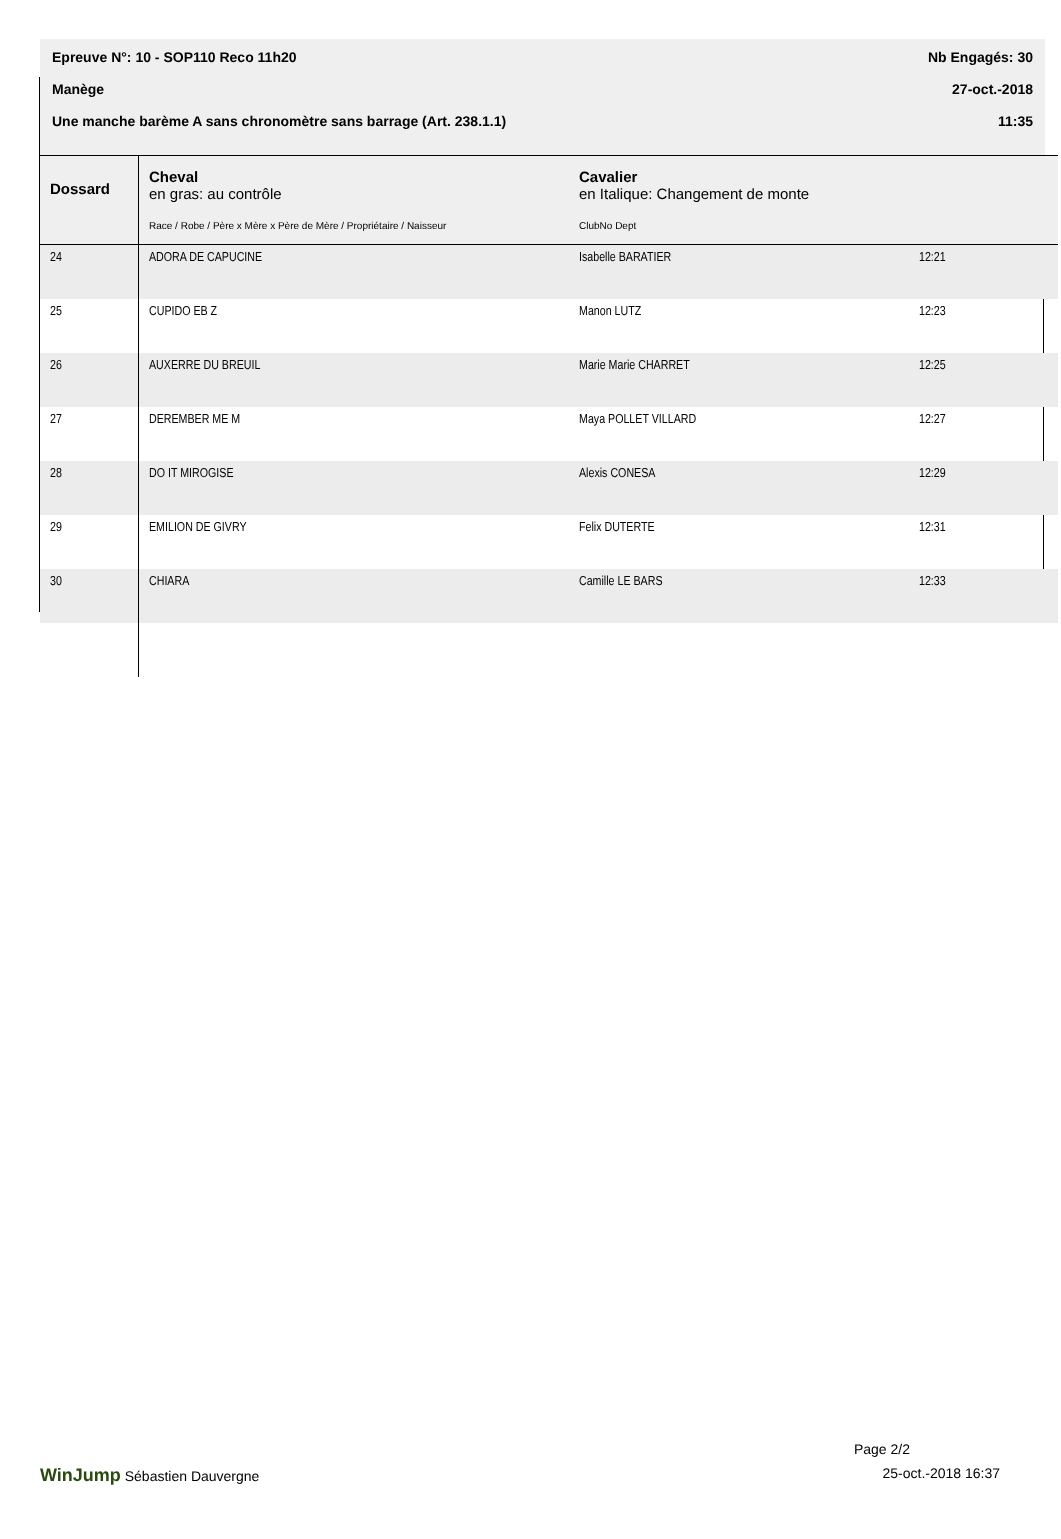Epreuve N°: 10 - SOP110 Reco 11h20 Nb Engagés: 30
Manège 27-oct.-2018
Une manche barème A sans chronomètre sans barrage (Art. 238.1.1) 11:35
| Dossard | Cheval en gras: au contrôle Race / Robe / Père x Mère x Père de Mère / Propriétaire / Naisseur | Cavalier en Italique: Changement de monte ClubNo Dept | |
| --- | --- | --- | --- |
| 24 | ADORA DE CAPUCINE | Isabelle BARATIER | 12:21 |
| 25 | CUPIDO EB Z | Manon LUTZ | 12:23 |
| 26 | AUXERRE DU BREUIL | Marie Marie CHARRET | 12:25 |
| 27 | DEREMBER ME M | Maya POLLET VILLARD | 12:27 |
| 28 | DO IT MIROGISE | Alexis CONESA | 12:29 |
| 29 | EMILION DE GIVRY | Felix DUTERTE | 12:31 |
| 30 | CHIARA | Camille LE BARS | 12:33 |
Page 2/2
WinJump Sébastien Dauvergne 25-oct.-2018 16:37